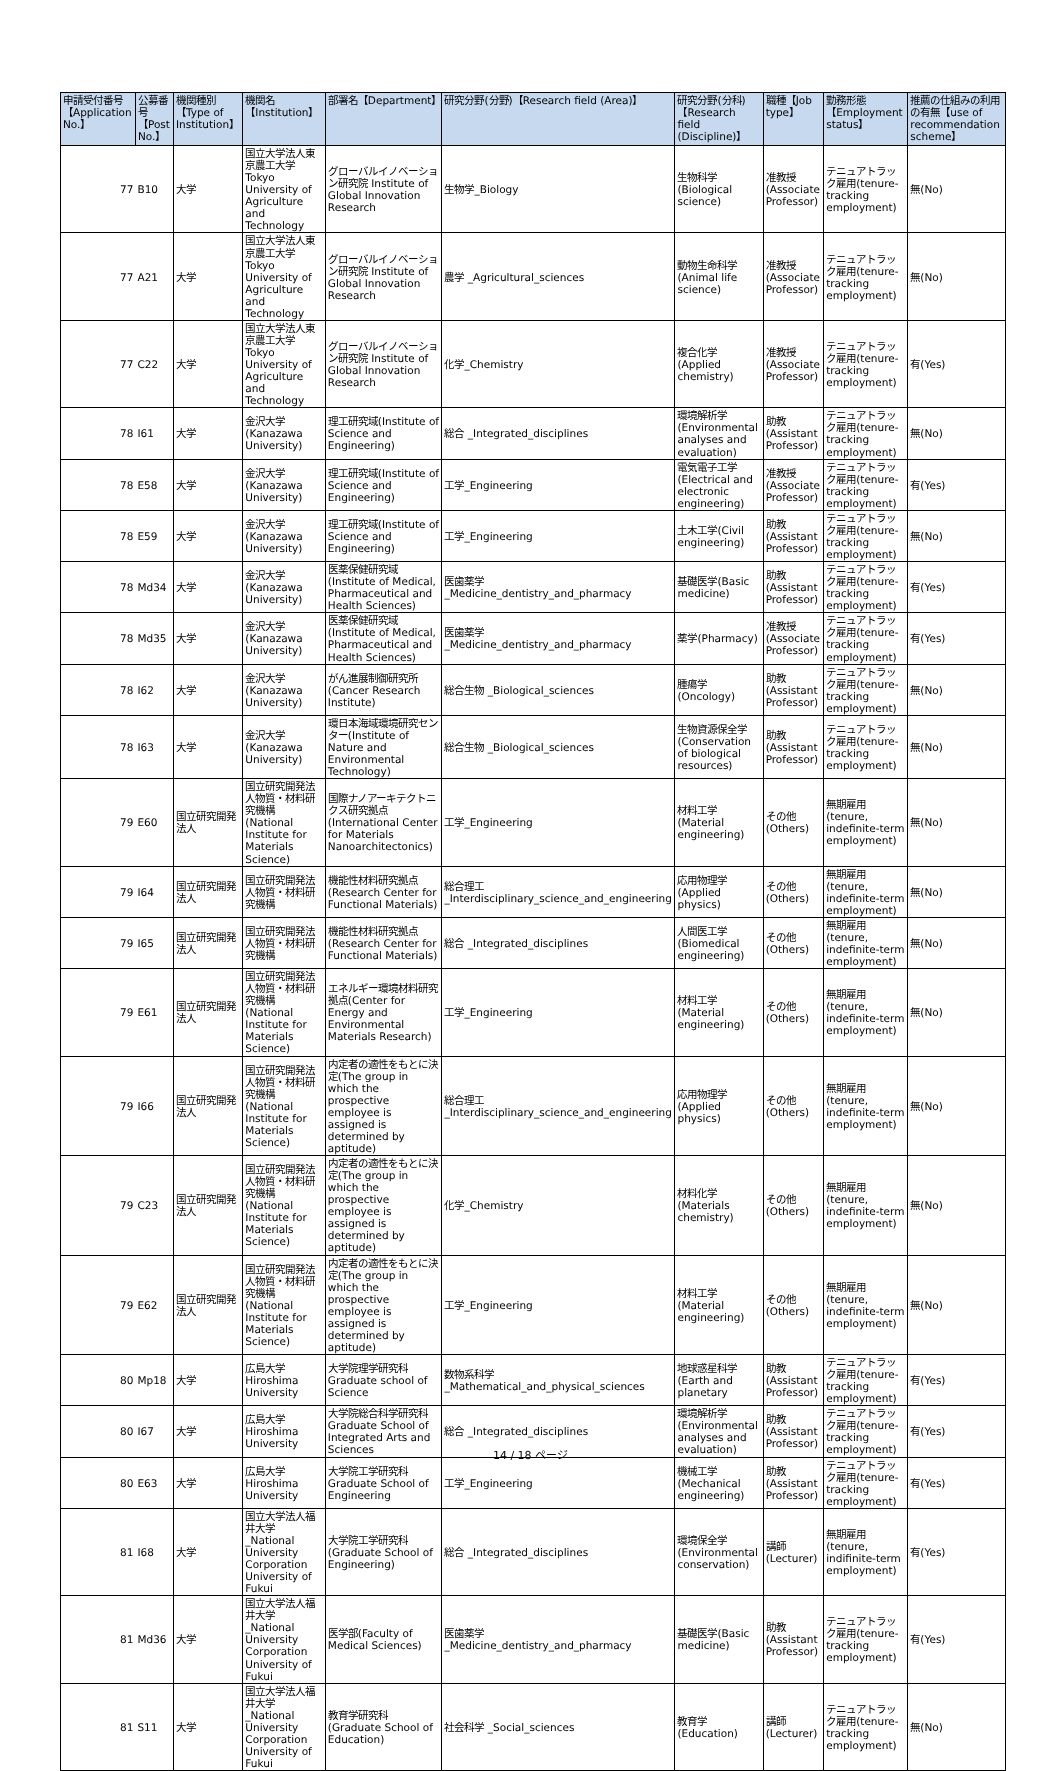| 申請受付番号【Application No.】 | 公募番号【Post No.】 | 機関種別【Type of Institution】 | 機関名【Institution】 | 部署名【Department】 | 研究分野(分野)【Research field (Area)】 | 研究分野(分科)【Research field (Discipline)】 | 職種【Job type】 | 勤務形態【Employment status】 | 推薦の仕組みの利用の有無【use of recommendation scheme】 |
| --- | --- | --- | --- | --- | --- | --- | --- | --- | --- |
| 77 | B10 | 大学 | 国立大学法人東京農工大学 Tokyo University of Agriculture and Technology | グローバルイノベーション研究院 Institute of Global Innovation Research | 生物学_Biology | 生物科学(Biological science) | 准教授(Associate Professor) | テニュアトラック雇用(tenure-tracking employment) | 無(No) |
| 77 | A21 | 大学 | 国立大学法人東京農工大学 Tokyo University of Agriculture and Technology | グローバルイノベーション研究院 Institute of Global Innovation Research | 農学 _Agricultural_sciences | 動物生命科学(Animal life science) | 准教授(Associate Professor) | テニュアトラック雇用(tenure-tracking employment) | 無(No) |
| 77 | C22 | 大学 | 国立大学法人東京農工大学 Tokyo University of Agriculture and Technology | グローバルイノベーション研究院 Institute of Global Innovation Research | 化学_Chemistry | 複合化学(Applied chemistry) | 准教授(Associate Professor) | テニュアトラック雇用(tenure-tracking employment) | 有(Yes) |
| 78 | I61 | 大学 | 金沢大学(Kanazawa University) | 理工研究域(Institute of Science and Engineering) | 総合 _Integrated_disciplines | 環境解析学(Environmental analyses and evaluation) | 助教(Assistant Professor) | テニュアトラック雇用(tenure-tracking employment) | 無(No) |
| 78 | E58 | 大学 | 金沢大学(Kanazawa University) | 理工研究域(Institute of Science and Engineering) | 工学_Engineering | 電気電子工学(Electrical and electronic engineering) | 准教授(Associate Professor) | テニュアトラック雇用(tenure-tracking employment) | 有(Yes) |
| 78 | E59 | 大学 | 金沢大学(Kanazawa University) | 理工研究域(Institute of Science and Engineering) | 工学_Engineering | 土木工学(Civil engineering) | 助教(Assistant Professor) | テニュアトラック雇用(tenure-tracking employment) | 無(No) |
| 78 | Md34 | 大学 | 金沢大学(Kanazawa University) | 医薬保健研究域(Institute of Medical, Pharmaceutical and Health Sciences) | 医歯薬学 _Medicine_dentistry_and_pharmacy | 基礎医学(Basic medicine) | 助教(Assistant Professor) | テニュアトラック雇用(tenure-tracking employment) | 有(Yes) |
| 78 | Md35 | 大学 | 金沢大学(Kanazawa University) | 医薬保健研究域(Institute of Medical, Pharmaceutical and Health Sciences) | 医歯薬学 _Medicine_dentistry_and_pharmacy | 薬学(Pharmacy) | 准教授(Associate Professor) | テニュアトラック雇用(tenure-tracking employment) | 有(Yes) |
| 78 | I62 | 大学 | 金沢大学(Kanazawa University) | がん進展制御研究所(Cancer Research Institute) | 総合生物 _Biological_sciences | 腫瘍学(Oncology) | 助教(Assistant Professor) | テニュアトラック雇用(tenure-tracking employment) | 無(No) |
| 78 | I63 | 大学 | 金沢大学(Kanazawa University) | 環日本海域環境研究センター(Institute of Nature and Environmental Technology) | 総合生物 _Biological_sciences | 生物資源保全学(Conservation of biological resources) | 助教(Assistant Professor) | テニュアトラック雇用(tenure-tracking employment) | 無(No) |
| 79 | E60 | 国立研究開発法人 | 国立研究開発法人物質・材料研究機構(National Institute for Materials Science) | 国際ナノアーキテクトニクス研究拠点(International Center for Materials Nanoarchitectonics) | 工学_Engineering | 材料工学(Material engineering) | その他(Others) | 無期雇用(tenure, indefinite-term employment) | 無(No) |
| 79 | I64 | 国立研究開発法人 | 国立研究開発法人物質・材料研究機構 | 機能性材料研究拠点(Research Center for Functional Materials) | 総合理工 _Interdisciplinary_science_and_engineering | 応用物理学(Applied physics) | その他(Others) | 無期雇用(tenure, indefinite-term employment) | 無(No) |
| 79 | I65 | 国立研究開発法人 | 国立研究開発法人物質・材料研究機構 | 機能性材料研究拠点(Research Center for Functional Materials) | 総合 _Integrated_disciplines | 人間医工学(Biomedical engineering) | その他(Others) | 無期雇用(tenure, indefinite-term employment) | 無(No) |
| 79 | E61 | 国立研究開発法人 | 国立研究開発法人物質・材料研究機構(National Institute for Materials Science) | エネルギー環境材料研究拠点(Center for Energy and Environmental Materials Research) | 工学_Engineering | 材料工学(Material engineering) | その他(Others) | 無期雇用(tenure, indefinite-term employment) | 無(No) |
| 79 | I66 | 国立研究開発法人 | 国立研究開発法人物質・材料研究機構(National Institute for Materials Science) | 内定者の適性をもとに決定(The group in which the prospective employee is assigned is determined by aptitude) | 総合理工 _Interdisciplinary_science_and_engineering | 応用物理学(Applied physics) | その他(Others) | 無期雇用(tenure, indefinite-term employment) | 無(No) |
| 79 | C23 | 国立研究開発法人 | 国立研究開発法人物質・材料研究機構(National Institute for Materials Science) | 内定者の適性をもとに決定(The group in which the prospective employee is assigned is determined by aptitude) | 化学_Chemistry | 材料化学(Materials chemistry) | その他(Others) | 無期雇用(tenure, indefinite-term employment) | 無(No) |
| 79 | E62 | 国立研究開発法人 | 国立研究開発法人物質・材料研究機構(National Institute for Materials Science) | 内定者の適性をもとに決定(The group in which the prospective employee is assigned is determined by aptitude) | 工学_Engineering | 材料工学(Material engineering) | その他(Others) | 無期雇用(tenure, indefinite-term employment) | 無(No) |
| 80 | Mp18 | 大学 | 広島大学 Hiroshima University | 大学院理学研究科 Graduate school of Science | 数物系科学 _Mathematical_and_physical_sciences | 地球惑星科学(Earth and planetary | 助教(Assistant Professor) | テニュアトラック雇用(tenure-tracking employment) | 有(Yes) |
| 80 | I67 | 大学 | 広島大学 Hiroshima University | 大学院総合科学研究科 Graduate School of Integrated Arts and Sciences | 総合 _Integrated_disciplines | 環境解析学(Environmental analyses and evaluation) | 助教(Assistant Professor) | テニュアトラック雇用(tenure-tracking employment) | 有(Yes) |
| 80 | E63 | 大学 | 広島大学 Hiroshima University | 大学院工学研究科 Graduate School of Engineering | 工学_Engineering | 機械工学(Mechanical engineering) | 助教(Assistant Professor) | テニュアトラック雇用(tenure-tracking employment) | 有(Yes) |
| 81 | I68 | 大学 | 国立大学法人福井大学 _National University Corporation University of Fukui | 大学院工学研究科(Graduate School of Engineering) | 総合 _Integrated_disciplines | 環境保全学(Environmental conservation) | 講師(Lecturer) | 無期雇用(tenure, indifinite-term employment) | 有(Yes) |
| 81 | Md36 | 大学 | 国立大学法人福井大学 _National University Corporation University of Fukui | 医学部(Faculty of Medical Sciences) | 医歯薬学 _Medicine_dentistry_and_pharmacy | 基礎医学(Basic medicine) | 助教(Assistant Professor) | テニュアトラック雇用(tenure-tracking employment) | 有(Yes) |
| 81 | S11 | 大学 | 国立大学法人福井大学 _National University Corporation University of Fukui | 教育学研究科(Graduate School of Education) | 社会科学 _Social_sciences | 教育学(Education) | 講師(Lecturer) | テニュアトラック雇用(tenure-tracking employment) | 無(No) |
14 / 18 ページ